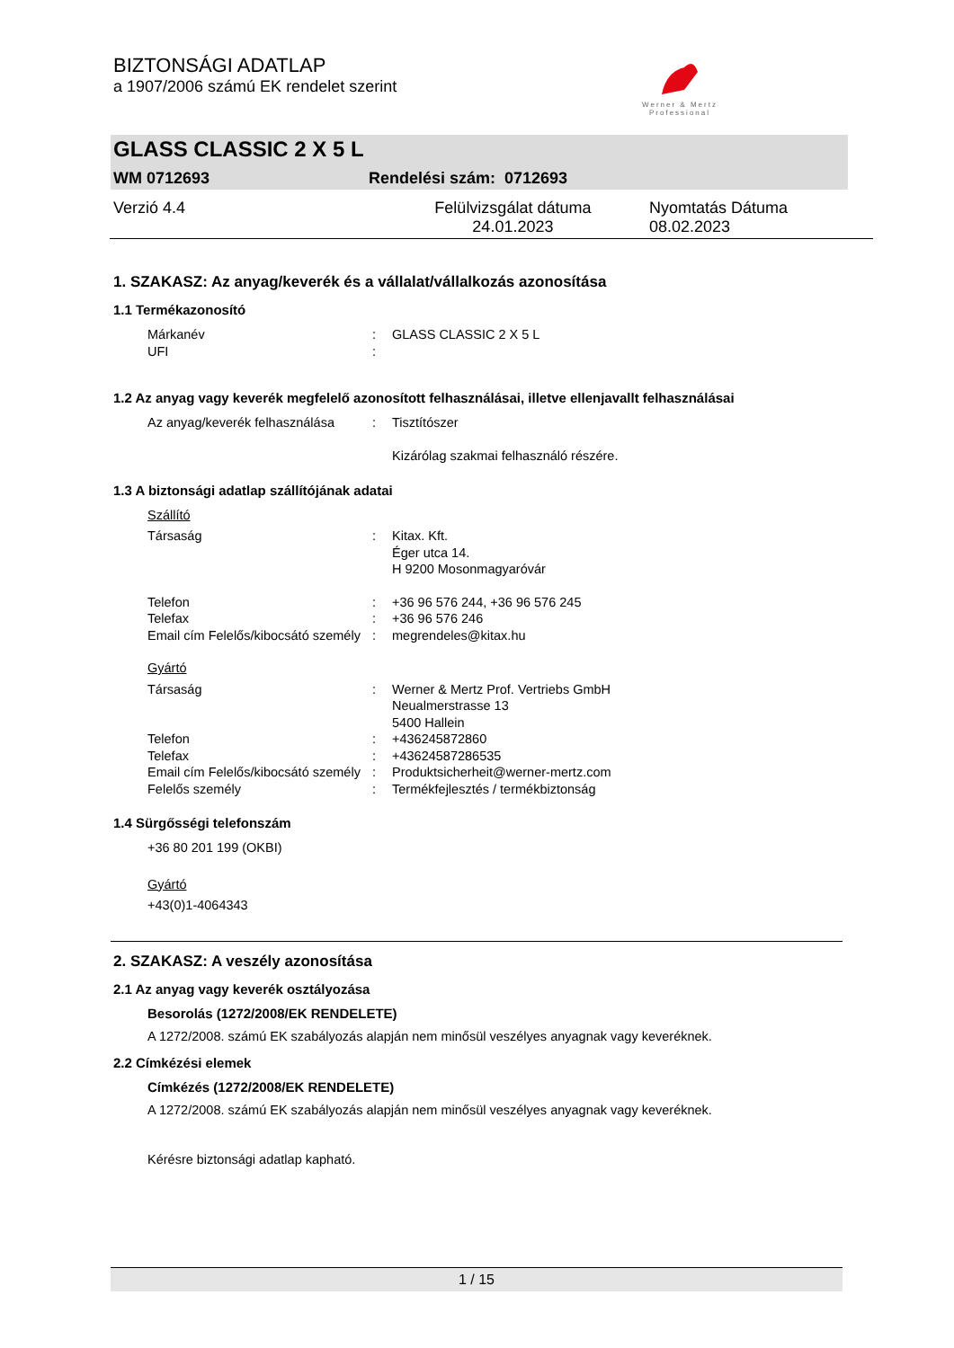BIZTONSÁGI ADATLAP
a 1907/2006 számú EK rendelet szerint
Werner & Mertz
Professional
GLASS CLASSIC 2 X 5 L
WM 0712693 Rendelési szám: 0712693
Verzió 4.4 Felülvizsgálat dátuma 24.01.2023 Nyomtatás Dátuma 08.02.2023
1. SZAKASZ: Az anyag/keverék és a vállalat/vállalkozás azonosítása
1.1 Termékazonosító
Márkanév: GLASS CLASSIC 2 X 5 L
UFI:
1.2 Az anyag vagy keverék megfelelő azonosított felhasználásai, illetve ellenjavallt felhasználásai
Az anyag/keverék felhasználása: Tisztítószer
Kizárólag szakmai felhasználó részére.
1.3 A biztonsági adatlap szállítójának adatai
Szállító
Társaság: Kitax. Kft.
Éger utca 14.
H 9200 Mosonmagyaróvár
Telefon: +36 96 576 244, +36 96 576 245
Telefax: +36 96 576 246
Email cím Felelős/kibocsátó személy: megrendeles@kitax.hu
Gyártó
Társaság: Werner & Mertz Prof. Vertriebs GmbH
Neualmerstrasse 13
5400 Hallein
Telefon: +436245872860
Telefax: +43624587286535
Email cím Felelős/kibocsátó személy: Produktsicherheit@werner-mertz.com
Felelős személy: Termékfejlesztés / termékbiztonság
1.4 Sürgősségi telefonszám
+36 80 201 199 (OKBI)
Gyártó
+43(0)1-4064343
2. SZAKASZ: A veszély azonosítása
2.1 Az anyag vagy keverék osztályozása
Besorolás (1272/2008/EK RENDELETE)
A 1272/2008. számú EK szabályozás alapján nem minősül veszélyes anyagnak vagy keveréknek.
2.2 Címkézési elemek
Címkézés (1272/2008/EK RENDELETE)
A 1272/2008. számú EK szabályozás alapján nem minősül veszélyes anyagnak vagy keveréknek.
Kérésre biztonsági adatlap kapható.
1 / 15